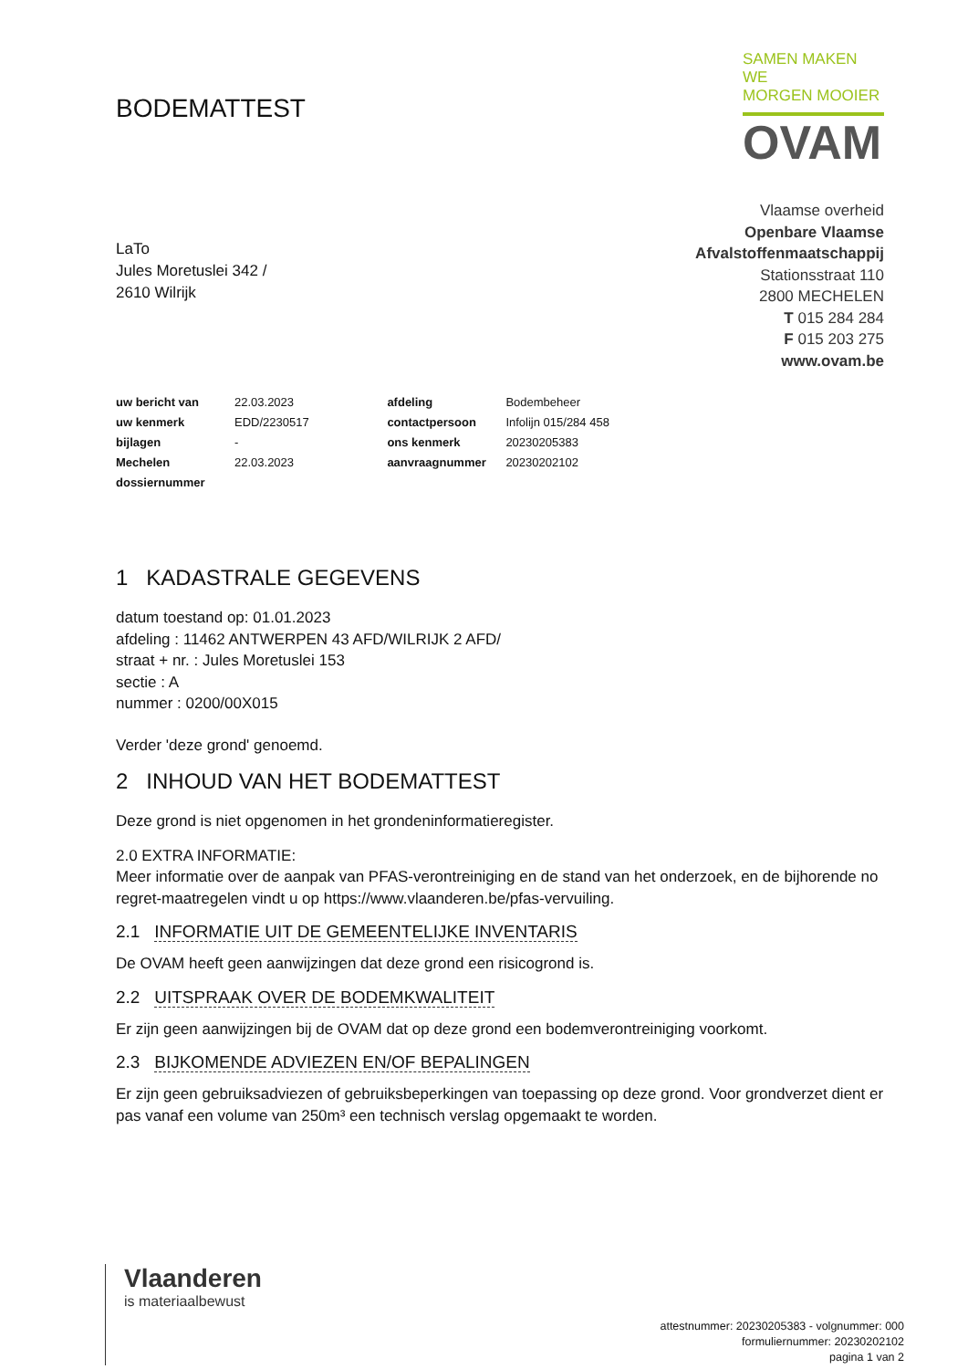BODEMATTEST
SAMEN MAKEN WE
MORGEN MOOIER
OVAM
LaTo
Jules Moretuslei 342 /
2610 Wilrijk
Vlaamse overheid
Openbare Vlaamse
Afvalstoffenmaatschappij
Stationsstraat 110
2800 MECHELEN
T 015 284 284
F 015 203 275
www.ovam.be
| uw bericht van | 22.03.2023 | afdeling | Bodembeheer |
| uw kenmerk | EDD/2230517 | contactpersoon | Infolijn 015/284 458 |
| bijlagen | - | ons kenmerk | 20230205383 |
| Mechelen | 22.03.2023 | aanvraagnummer | 20230202102 |
| dossiernummer | | | |
1 KADASTRALE GEGEVENS
datum toestand op: 01.01.2023
afdeling : 11462 ANTWERPEN 43 AFD/WILRIJK 2 AFD/
straat + nr. : Jules Moretuslei 153
sectie : A
nummer : 0200/00X015
Verder 'deze grond' genoemd.
2 INHOUD VAN HET BODEMATTEST
Deze grond is niet opgenomen in het grondeninformatieregister.
2.0 EXTRA INFORMATIE:
Meer informatie over de aanpak van PFAS-verontreiniging en de stand van het onderzoek, en de bijhorende no regret-maatregelen vindt u op https://www.vlaanderen.be/pfas-vervuiling.
2.1 INFORMATIE UIT DE GEMEENTELIJKE INVENTARIS
De OVAM heeft geen aanwijzingen dat deze grond een risicogrond is.
2.2 UITSPRAAK OVER DE BODEMKWALITEIT
Er zijn geen aanwijzingen bij de OVAM dat op deze grond een bodemverontreiniging voorkomt.
2.3 BIJKOMENDE ADVIEZEN EN/OF BEPALINGEN
Er zijn geen gebruiksadviezen of gebruiksbeperkingen van toepassing op deze grond. Voor grondverzet dient er pas vanaf een volume van 250m³ een technisch verslag opgemaakt te worden.
Vlaanderen
is materiaalbewust
attestnummer: 20230205383 - volgnummer: 000
formuliernummer: 20230202102
pagina 1 van 2